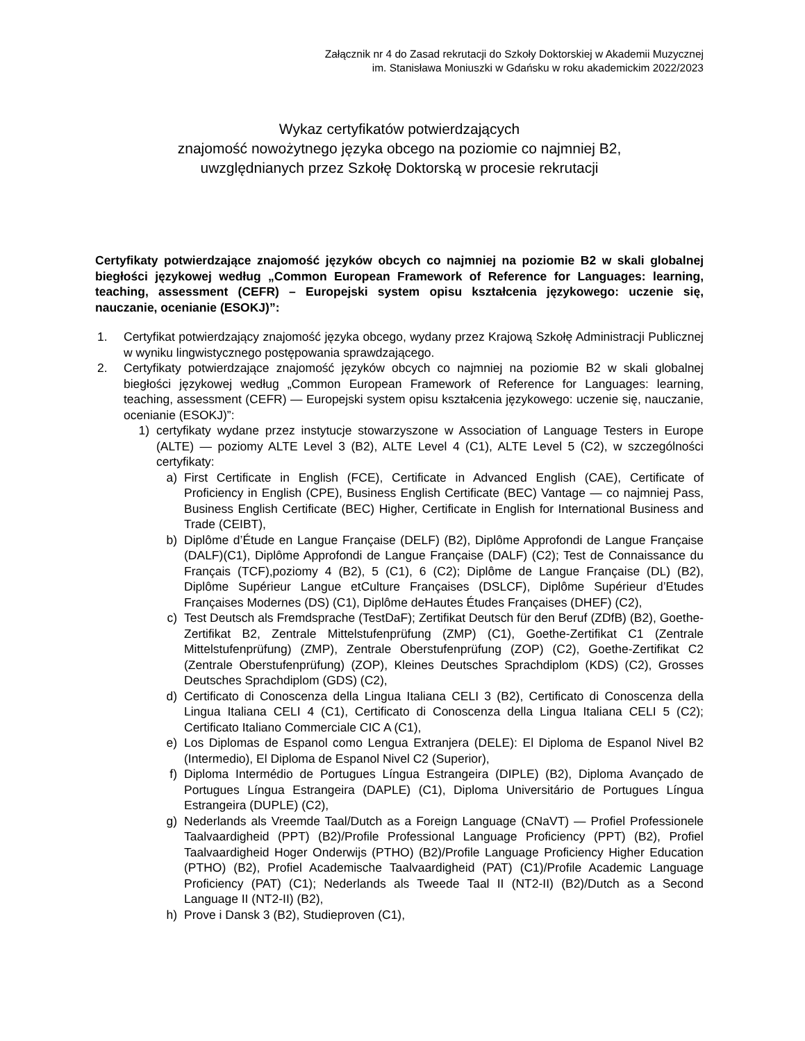Załącznik nr 4 do Zasad rekrutacji do Szkoły Doktorskiej w Akademii Muzycznej
im. Stanisława Moniuszki w Gdańsku w roku akademickim 2022/2023
Wykaz certyfikatów potwierdzających
znajomość nowożytnego języka obcego na poziomie co najmniej B2,
uwzględnianych przez Szkołę Doktorską w procesie rekrutacji
Certyfikaty potwierdzające znajomość języków obcych co najmniej na poziomie B2 w skali globalnej biegłości językowej według „Common European Framework of Reference for Languages: learning, teaching, assessment (CEFR) – Europejski system opisu kształcenia językowego: uczenie się, nauczanie, ocenianie (ESOKJ)”:
1. Certyfikat potwierdzający znajomość języka obcego, wydany przez Krajową Szkołę Administracji Publicznej w wyniku lingwistycznego postępowania sprawdzającego.
2. Certyfikaty potwierdzające znajomość języków obcych co najmniej na poziomie B2 w skali globalnej biegłości językowej według „Common European Framework of Reference for Languages: learning, teaching, assessment (CEFR) — Europejski system opisu kształcenia językowego: uczenie się, nauczanie, ocenianie (ESOKJ)”:
1) certyfikaty wydane przez instytucje stowarzyszone w Association of Language Testers in Europe (ALTE) — poziomy ALTE Level 3 (B2), ALTE Level 4 (C1), ALTE Level 5 (C2), w szczególności certyfikaty:
a) First Certificate in English (FCE), Certificate in Advanced English (CAE), Certificate of Proficiency in English (CPE), Business English Certificate (BEC) Vantage — co najmniej Pass, Business English Certificate (BEC) Higher, Certificate in English for International Business and Trade (CEIBT),
b) Diplôme d’Étude en Langue Française (DELF) (B2), Diplôme Approfondi de Langue Française (DALF)(C1), Diplôme Approfondi de Langue Française (DALF) (C2); Test de Connaissance du Français (TCF),poziomy 4 (B2), 5 (C1), 6 (C2); Diplôme de Langue Française (DL) (B2), Diplôme Supérieur Langue etCulture Françaises (DSLCF), Diplôme Supérieur d’Etudes Françaises Modernes (DS) (C1), Diplôme deHautes Études Françaises (DHEF) (C2),
c) Test Deutsch als Fremdsprache (TestDaF); Zertifikat Deutsch für den Beruf (ZDfB) (B2), Goethe-Zertifikat B2, Zentrale Mittelstufenprüfung (ZMP) (C1), Goethe-Zertifikat C1 (Zentrale Mittelstufenprüfung) (ZMP), Zentrale Oberstufenprüfung (ZOP) (C2), Goethe-Zertifikat C2 (Zentrale Oberstufenprüfung) (ZOP), Kleines Deutsches Sprachdiplom (KDS) (C2), Grosses Deutsches Sprachdiplom (GDS) (C2),
d) Certificato di Conoscenza della Lingua Italiana CELI 3 (B2), Certificato di Conoscenza della Lingua Italiana CELI 4 (C1), Certificato di Conoscenza della Lingua Italiana CELI 5 (C2); Certificato Italiano Commerciale CIC A (C1),
e) Los Diplomas de Espanol como Lengua Extranjera (DELE): El Diploma de Espanol Nivel B2 (Intermedio), El Diploma de Espanol Nivel C2 (Superior),
f) Diploma Intermédio de Portugues Língua Estrangeira (DIPLE) (B2), Diploma Avançado de Portugues Língua Estrangeira (DAPLE) (C1), Diploma Universitário de Portugues Língua Estrangeira (DUPLE) (C2),
g) Nederlands als Vreemde Taal/Dutch as a Foreign Language (CNaVT) — Profiel Professionele Taalvaardigheid (PPT) (B2)/Profile Professional Language Proficiency (PPT) (B2), Profiel Taalvaardigheid Hoger Onderwijs (PTHO) (B2)/Profile Language Proficiency Higher Education (PTHO) (B2), Profiel Academische Taalvaardigheid (PAT) (C1)/Profile Academic Language Proficiency (PAT) (C1); Nederlands als Tweede Taal II (NT2-II) (B2)/Dutch as a Second Language II (NT2-II) (B2),
h) Prove i Dansk 3 (B2), Studieproven (C1),